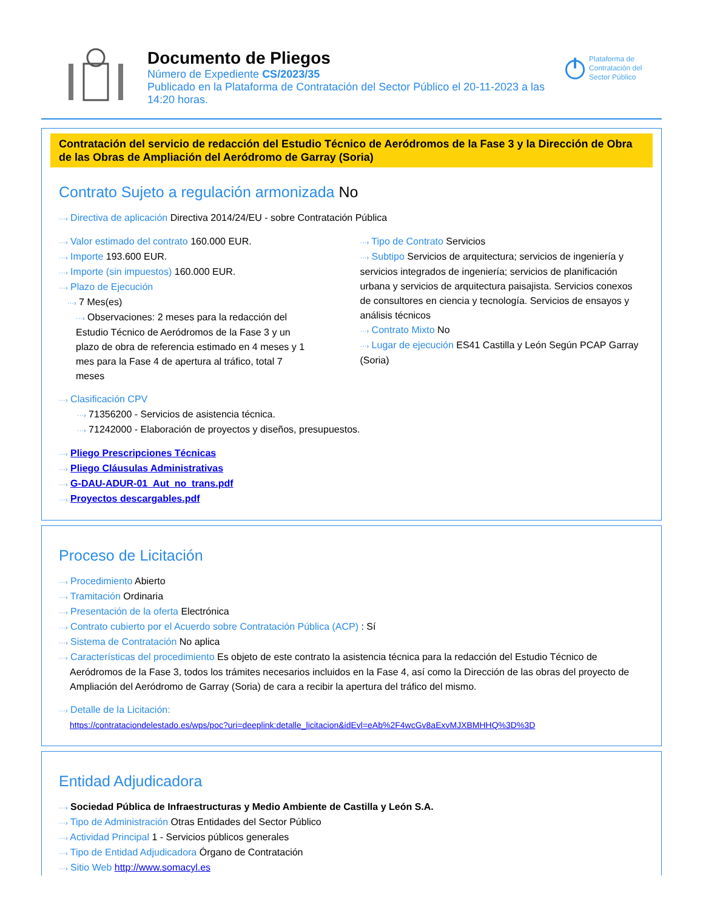Documento de Pliegos
Número de Expediente CS/2023/35
Publicado en la Plataforma de Contratación del Sector Público el 20-11-2023 a las 14:20 horas.
Plataforma de Contratación del Sector Público
Contratación del servicio de redacción del Estudio Técnico de Aeródromos de la Fase 3 y la Dirección de Obra de las Obras de Ampliación del Aeródromo de Garray (Soria)
Contrato Sujeto a regulación armonizada No
···› Directiva de aplicación Directiva 2014/24/EU - sobre Contratación Pública
···› Valor estimado del contrato 160.000 EUR.
···› Importe 193.600 EUR.
···› Importe (sin impuestos) 160.000 EUR.
···› Plazo de Ejecución
···› 7 Mes(es)
···› Observaciones: 2 meses para la redacción del Estudio Técnico de Aeródromos de la Fase 3 y un plazo de obra de referencia estimado en 4 meses y 1 mes para la Fase 4 de apertura al tráfico, total 7 meses
···› Tipo de Contrato Servicios
···› Subtipo Servicios de arquitectura; servicios de ingeniería y servicios integrados de ingeniería; servicios de planificación urbana y servicios de arquitectura paisajista. Servicios conexos de consultores en ciencia y tecnología. Servicios de ensayos y análisis técnicos
···› Contrato Mixto No
···› Lugar de ejecución ES41 Castilla y León Según PCAP Garray (Soria)
···› Clasificación CPV
···› 71356200 - Servicios de asistencia técnica.
···› 71242000 - Elaboración de proyectos y diseños, presupuestos.
···› Pliego Prescripciones Técnicas
···› Pliego Cláusulas Administrativas
···› G-DAU-ADUR-01_Aut_no_trans.pdf
···› Proyectos descargables.pdf
Proceso de Licitación
···› Procedimiento Abierto
···› Tramitación Ordinaria
···› Presentación de la oferta Electrónica
···› Contrato cubierto por el Acuerdo sobre Contratación Pública (ACP) : Sí
···› Sistema de Contratación No aplica
···› Características del procedimiento Es objeto de este contrato la asistencia técnica para la redacción del Estudio Técnico de Aeródromos de la Fase 3, todos los trámites necesarios incluidos en la Fase 4, así como la Dirección de las obras del proyecto de Ampliación del Aeródromo de Garray (Soria) de cara a recibir la apertura del tráfico del mismo.
···› Detalle de la Licitación:
https://contrataciondelestado.es/wps/poc?uri=deeplink:detalle_licitacion&idEvl=eAb%2F4wcGv8aExvMJXBMHHQ%3D%3D
Entidad Adjudicadora
···› Sociedad Pública de Infraestructuras y Medio Ambiente de Castilla y León S.A.
···› Tipo de Administración Otras Entidades del Sector Público
···› Actividad Principal 1 - Servicios públicos generales
···› Tipo de Entidad Adjudicadora Órgano de Contratación
···› Sitio Web http://www.somacyl.es